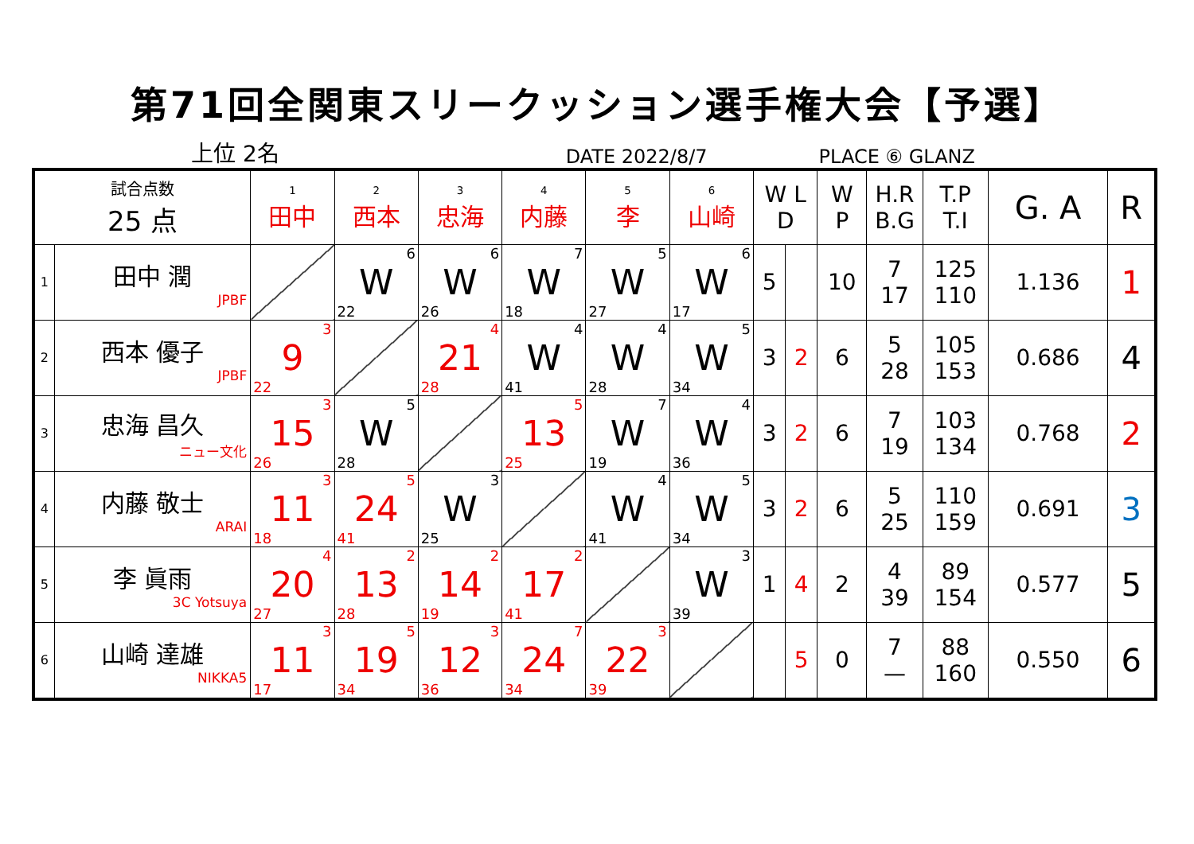第71回全関東スリークッション選手権大会【予選】
上位 2名 DATE 2022/8/7 PLACE ⑥ GLANZ
| 試合点数 25 点 | | 1 田中 | 2 西本 | 3 忠海 | 4 内藤 | 5 李 | 6 山崎 | W L D | | W P | H.R B.G | T.P T.I | G. A | R |
| --- | --- | --- | --- | --- | --- | --- | --- | --- | --- | --- | --- | --- | --- | --- |
| 1 | 田中 潤 JPBF | | 6 W 22 | 6 W 26 | 7 W 18 | 5 W 27 | 6 W 17 | 5 | | 10 | 7 17 | 125 110 | 1.136 | 1 |
| 2 | 西本 優子 JPBF | 3 9 22 | | 4 21 28 | 4 W 41 | 4 W 28 | 5 W 34 | 3 | 2 | 6 | 5 28 | 105 153 | 0.686 | 4 |
| 3 | 忠海 昌久 ニュー文化 | 3 15 26 | 5 W 28 | | 5 13 25 | 7 W 19 | 4 W 36 | 3 | 2 | 6 | 7 19 | 103 134 | 0.768 | 2 |
| 4 | 内藤 敬士 ARAI | 3 11 18 | 5 24 41 | 3 W 25 | | 4 W 41 | 5 W 34 | 3 | 2 | 6 | 5 25 | 110 159 | 0.691 | 3 |
| 5 | 李 眞雨 3C Yotsuya | 4 20 27 | 2 13 28 | 2 14 19 | 2 17 41 | | 3 W 39 | 1 | 4 | 2 | 4 39 | 89 154 | 0.577 | 5 |
| 6 | 山崎 達雄 NIKKA5 | 3 11 17 | 5 19 34 | 3 12 36 | 7 24 34 | 3 22 39 | | | 5 | 0 | 7 — | 88 160 | 0.550 | 6 |